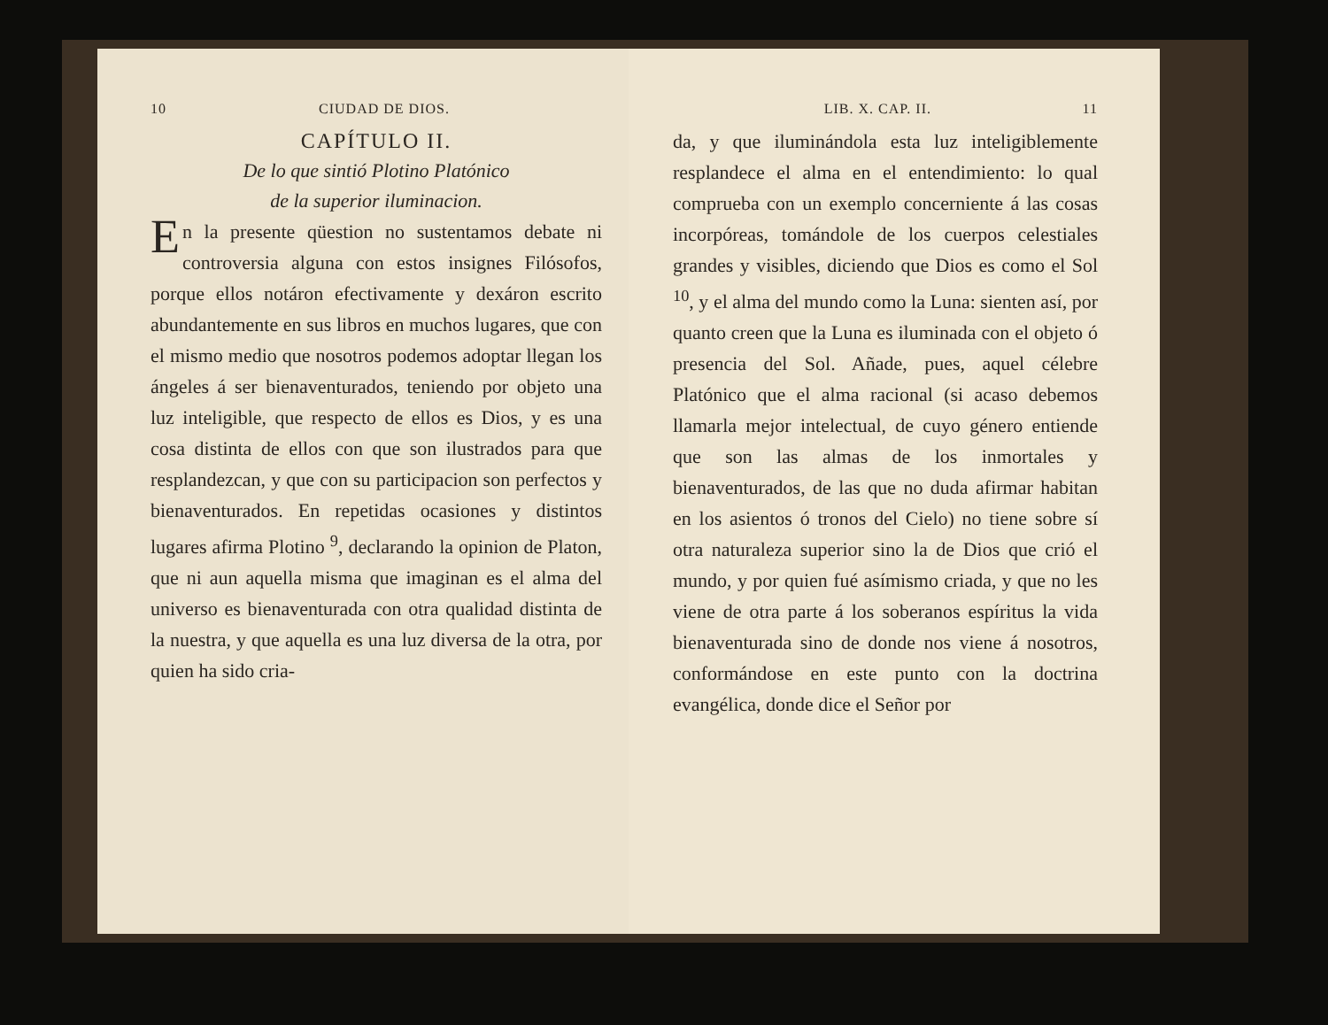10 CIUDAD DE DIOS.
CAPÍTULO II.
De lo que sintió Plotino Platónico
de la superior iluminacion.
En la presente qüestion no sustentamos debate ni controversia alguna con estos insignes Filósofos, porque ellos notáron efectivamente y dexáron escrito abundantemente en sus libros en muchos lugares, que con el mismo medio que nosotros podemos adoptar llegan los ángeles á ser bienaventurados, teniendo por objeto una luz inteligible, que respecto de ellos es Dios, y es una cosa distinta de ellos con que son ilustrados para que resplandezcan, y que con su participacion son perfectos y bienaventurados. En repetidas ocasiones y distintos lugares afirma Plotino <sup>9</sup>, declarando la opinion de Platon, que ni aun aquella misma que imaginan es el alma del universo es bienaventurada con otra qualidad distinta de la nuestra, y que aquella es una luz diversa de la otra, por quien ha sido cria-
LIB. X. CAP. II. 11
da, y que iluminándola esta luz inteligiblemente resplandece el alma en el entendimiento: lo qual comprueba con un exemplo concerniente á las cosas incorpóreas, tomándole de los cuerpos celestiales grandes y visibles, diciendo que Dios es como el Sol <sup>10</sup>, y el alma del mundo como la Luna: sienten así, por quanto creen que la Luna es iluminada con el objeto ó presencia del Sol. Añade, pues, aquel célebre Platónico que el alma racional (si acaso debemos llamarla mejor intelectual, de cuyo género entiende que son las almas de los inmortales y bienaventurados, de las que no duda afirmar habitan en los asientos ó tronos del Cielo) no tiene sobre sí otra naturaleza superior sino la de Dios que crió el mundo, y por quien fué asímismo criada, y que no les viene de otra parte á los soberanos espíritus la vida bienaventurada sino de donde nos viene á nosotros, conformándose en este punto con la doctrina evangélica, donde dice el Señor por